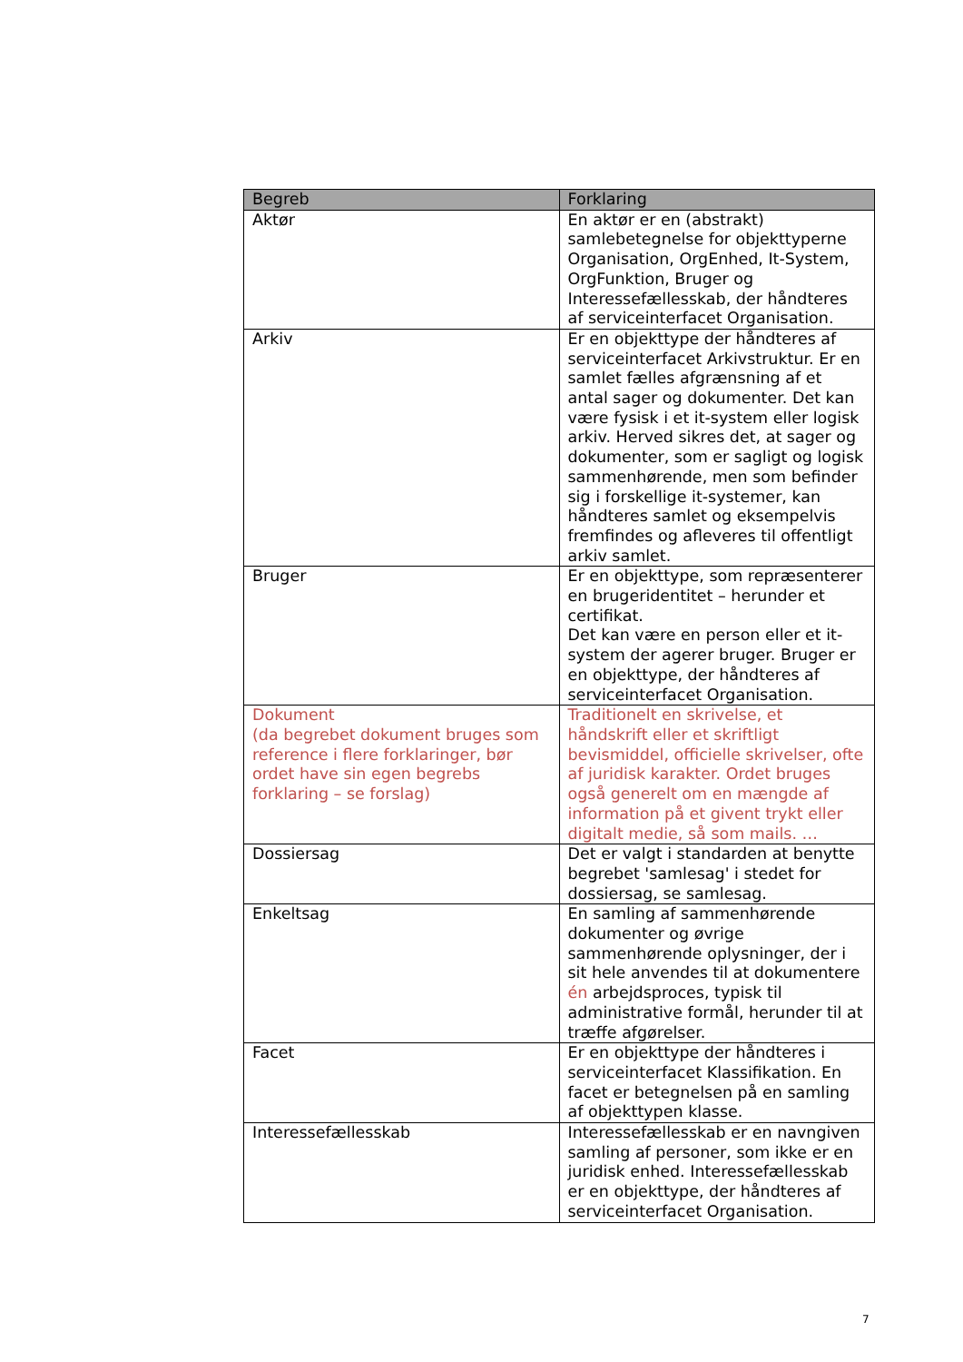| Begreb | Forklaring |
| --- | --- |
| Aktør | En aktør er en (abstrakt) samlebetegnelse for objekttyperne Organisation, OrgEnhed, It-System, OrgFunktion, Bruger og Interessefællesskab, der håndteres af serviceinterfacet Organisation. |
| Arkiv | Er en objekttype der håndteres af serviceinterfacet Arkivstruktur. Er en samlet fælles afgrænsning af et antal sager og dokumenter. Det kan være fysisk i et it-system eller logisk arkiv. Herved sikres det, at sager og dokumenter, som er sagligt og logisk sammenhørende, men som befinder sig i forskellige it-systemer, kan håndteres samlet og eksempelvis fremfindes og afleveres til offentligt arkiv samlet. |
| Bruger | Er en objekttype, som repræsenterer en brugeridentitet – herunder et certifikat. Det kan være en person eller et it-system der agerer bruger. Bruger er en objekttype, der håndteres af serviceinterfacet Organisation. |
| Dokument (da begrebet dokument bruges som reference i flere forklaringer, bør ordet have sin egen begrebs forklaring – se forslag) | Traditionelt en skrivelse, et håndskrift eller et skriftligt bevismiddel, officielle skrivelser, ofte af juridisk karakter. Ordet bruges også generelt om en mængde af information på et givent trykt eller digitalt medie, så som mails. … |
| Dossiersag | Det er valgt i standarden at benytte begrebet 'samlesag' i stedet for dossiersag, se samlesag. |
| Enkeltsag | En samling af sammenhørende dokumenter og øvrige sammenhørende oplysninger, der i sit hele anvendes til at dokumentere én arbejdsproces, typisk til administrative formål, herunder til at træffe afgørelser. |
| Facet | Er en objekttype der håndteres i serviceinterfacet Klassifikation. En facet er betegnelsen på en samling af objekttypen klasse. |
| Interessefællesskab | Interessefællesskab er en navngiven samling af personer, som ikke er en juridisk enhed. Interessefællesskab er en objekttype, der håndteres af serviceinterfacet Organisation. |
7